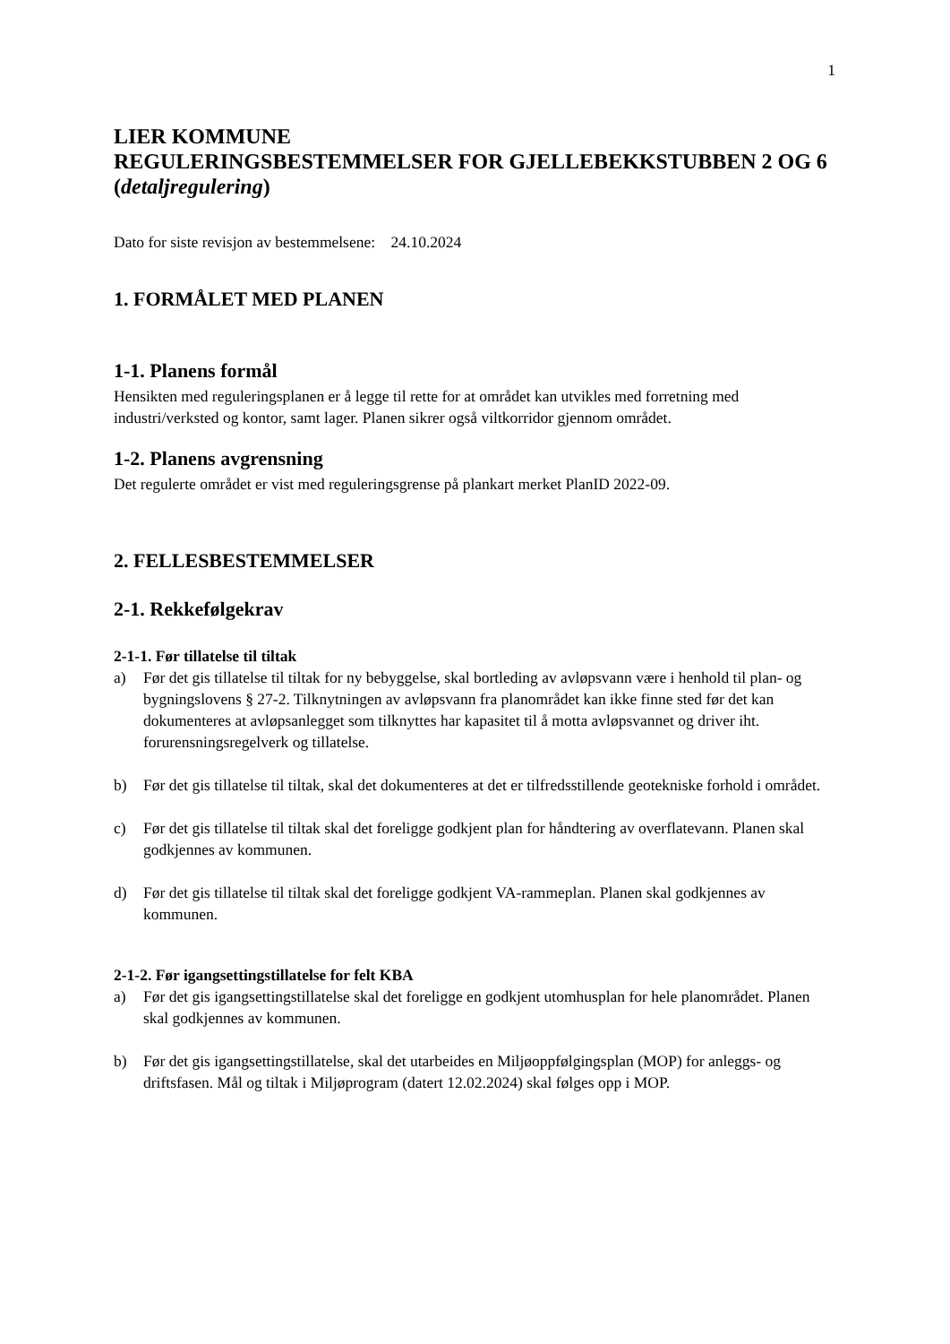1
LIER KOMMUNE
REGULERINGSBESTEMMELSER FOR GJELLEBEKKSTUBBEN 2 OG 6
(detaljregulering)
Dato for siste revisjon av bestemmelsene: 24.10.2024
1. FORMÅLET MED PLANEN
1-1. Planens formål
Hensikten med reguleringsplanen er å legge til rette for at området kan utvikles med forretning med industri/verksted og kontor, samt lager. Planen sikrer også viltkorridor gjennom området.
1-2. Planens avgrensning
Det regulerte området er vist med reguleringsgrense på plankart merket PlanID 2022-09.
2. FELLESBESTEMMELSER
2-1. Rekkefølgekrav
2-1-1. Før tillatelse til tiltak
a) Før det gis tillatelse til tiltak for ny bebyggelse, skal bortleding av avløpsvann være i henhold til plan- og bygningslovens § 27-2. Tilknytningen av avløpsvann fra planområdet kan ikke finne sted før det kan dokumenteres at avløpsanlegget som tilknyttes har kapasitet til å motta avløpsvannet og driver iht. forurensningsregelverk og tillatelse.
b) Før det gis tillatelse til tiltak, skal det dokumenteres at det er tilfredsstillende geotekniske forhold i området.
c) Før det gis tillatelse til tiltak skal det foreligge godkjent plan for håndtering av overflatevann. Planen skal godkjennes av kommunen.
d) Før det gis tillatelse til tiltak skal det foreligge godkjent VA-rammeplan. Planen skal godkjennes av kommunen.
2-1-2. Før igangsettingstillatelse for felt KBA
a) Før det gis igangsettingstillatelse skal det foreligge en godkjent utomhusplan for hele planområdet. Planen skal godkjennes av kommunen.
b) Før det gis igangsettingstillatelse, skal det utarbeides en Miljøoppfølgingsplan (MOP) for anleggs- og driftsfasen. Mål og tiltak i Miljøprogram (datert 12.02.2024) skal følges opp i MOP.